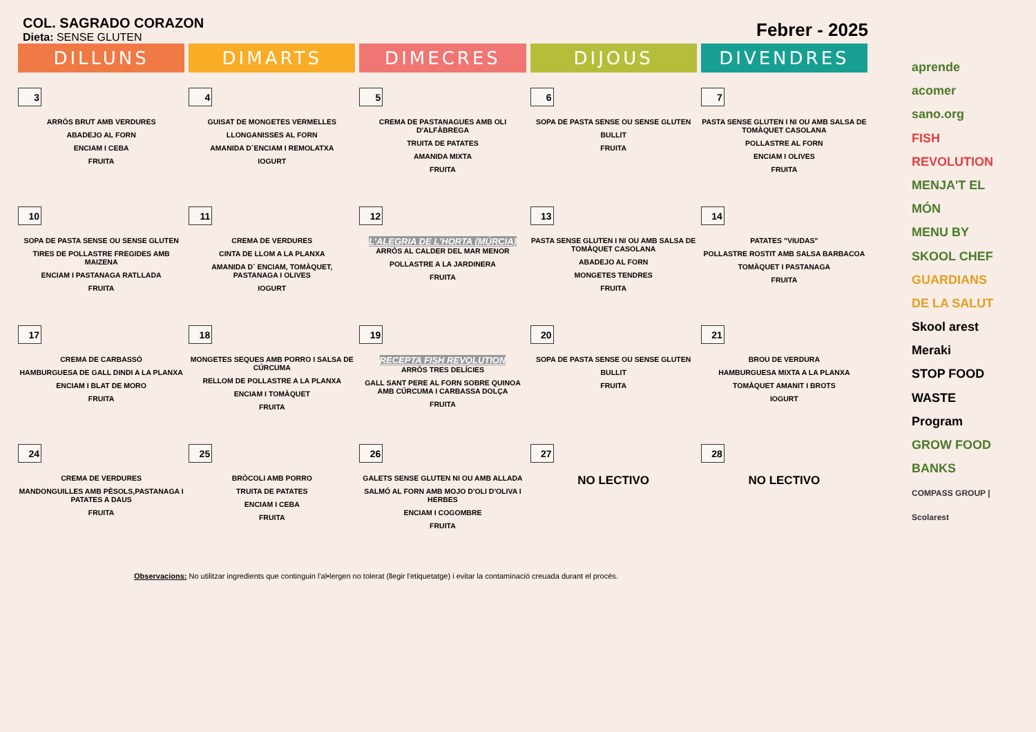COL. SAGRADO CORAZON
Dieta: SENSE GLUTEN
Febrer - 2025
| DILLUNS | DIMARTS | DIMECRES | DIJOUS | DIVENDRES |
| --- | --- | --- | --- | --- |
| 3 ARRÒS BRUT AMB VERDURES ABADEJO AL FORN ENCIAM I CEBA FRUITA | 4 GUISAT DE MONGETES VERMELLES LLONGANISSES AL FORN AMANIDA D´ENCIAM I REMOLATXA IOGURT | 5 CREMA DE PASTANAGUES AMB OLI D'ALFÀBREGA TRUITA DE PATATES AMANIDA MIXTA FRUITA | 6 SOPA DE PASTA SENSE OU SENSE GLUTEN BULLIT FRUITA | 7 PASTA SENSE GLUTEN I NI OU AMB SALSA DE TOMÀQUET CASOLANA POLLASTRE AL FORN ENCIAM I OLIVES FRUITA |
| 10 SOPA DE PASTA SENSE OU SENSE GLUTEN TIRES DE POLLASTRE FREGIDES AMB MAIZENA ENCIAM I PASTANAGA RATLLADA FRUITA | 11 CREMA DE VERDURES CINTA DE LLOM A LA PLANXA AMANIDA D´ ENCIAM, TOMÀQUET, PASTANAGA I OLIVES IOGURT | 12 L'ALEGRIA DE L'HORTA (MÚRCIA) ARRÒS AL CALDER DEL MAR MENOR POLLASTRE A LA JARDINERA FRUITA | 13 PASTA SENSE GLUTEN I NI OU AMB SALSA DE TOMÀQUET CASOLANA ABADEJO AL FORN MONGETES TENDRES FRUITA | 14 PATATES "VIUDAS" POLLASTRE ROSTIT AMB SALSA BARBACOA TOMÀQUET I PASTANAGA FRUITA |
| 17 CREMA DE CARBASSÓ HAMBURGUESA DE GALL DINDI A LA PLANXA ENCIAM I BLAT DE MORO FRUITA | 18 MONGETES SEQUES AMB PORRO I SALSA DE CÚRCUMA RELLOM DE POLLASTRE A LA PLANXA ENCIAM I TOMÀQUET FRUITA | 19 RECEPTA FISH REVOLUTION ARRÒS TRES DELÍCIES GALL SANT PERE AL FORN SOBRE QUINOA AMB CÚRCUMA I CARBASSA DOLÇA FRUITA | 20 SOPA DE PASTA SENSE OU SENSE GLUTEN BULLIT FRUITA | 21 BROU DE VERDURA HAMBURGUESA MIXTA A LA PLANXA TOMÀQUET AMANIT I BROTS IOGURT |
| 24 CREMA DE VERDURES MANDONGUILLES AMB PÈSOLS,PASTANAGA I PATATES A DAUS FRUITA | 25 BRÒCOLI AMB PORRO TRUITA DE PATATES ENCIAM I CEBA FRUITA | 26 GALETS SENSE GLUTEN NI OU AMB ALLADA SALMÓ AL FORN AMB MOJO D'OLI D'OLIVA I HERBES ENCIAM I COGOMBRE FRUITA | 27 NO LECTIVO | 28 NO LECTIVO |
Observacions: No utilitzar ingredients que continguin l'al•lergen no tolerat (llegir l'etiquetatge) i evitar la contaminació creuada durant el procés.
aprende acomer sano.org
FISH REVOLUTION
MENJA'T EL MÓN
MENU BY SKOOL CHEF
GUARDIANS DE LA SALUT
Skool arest Meraki
STOP FOOD WASTE Program
GROW FOOD BANKS
COMPASS GROUP | Scolarest